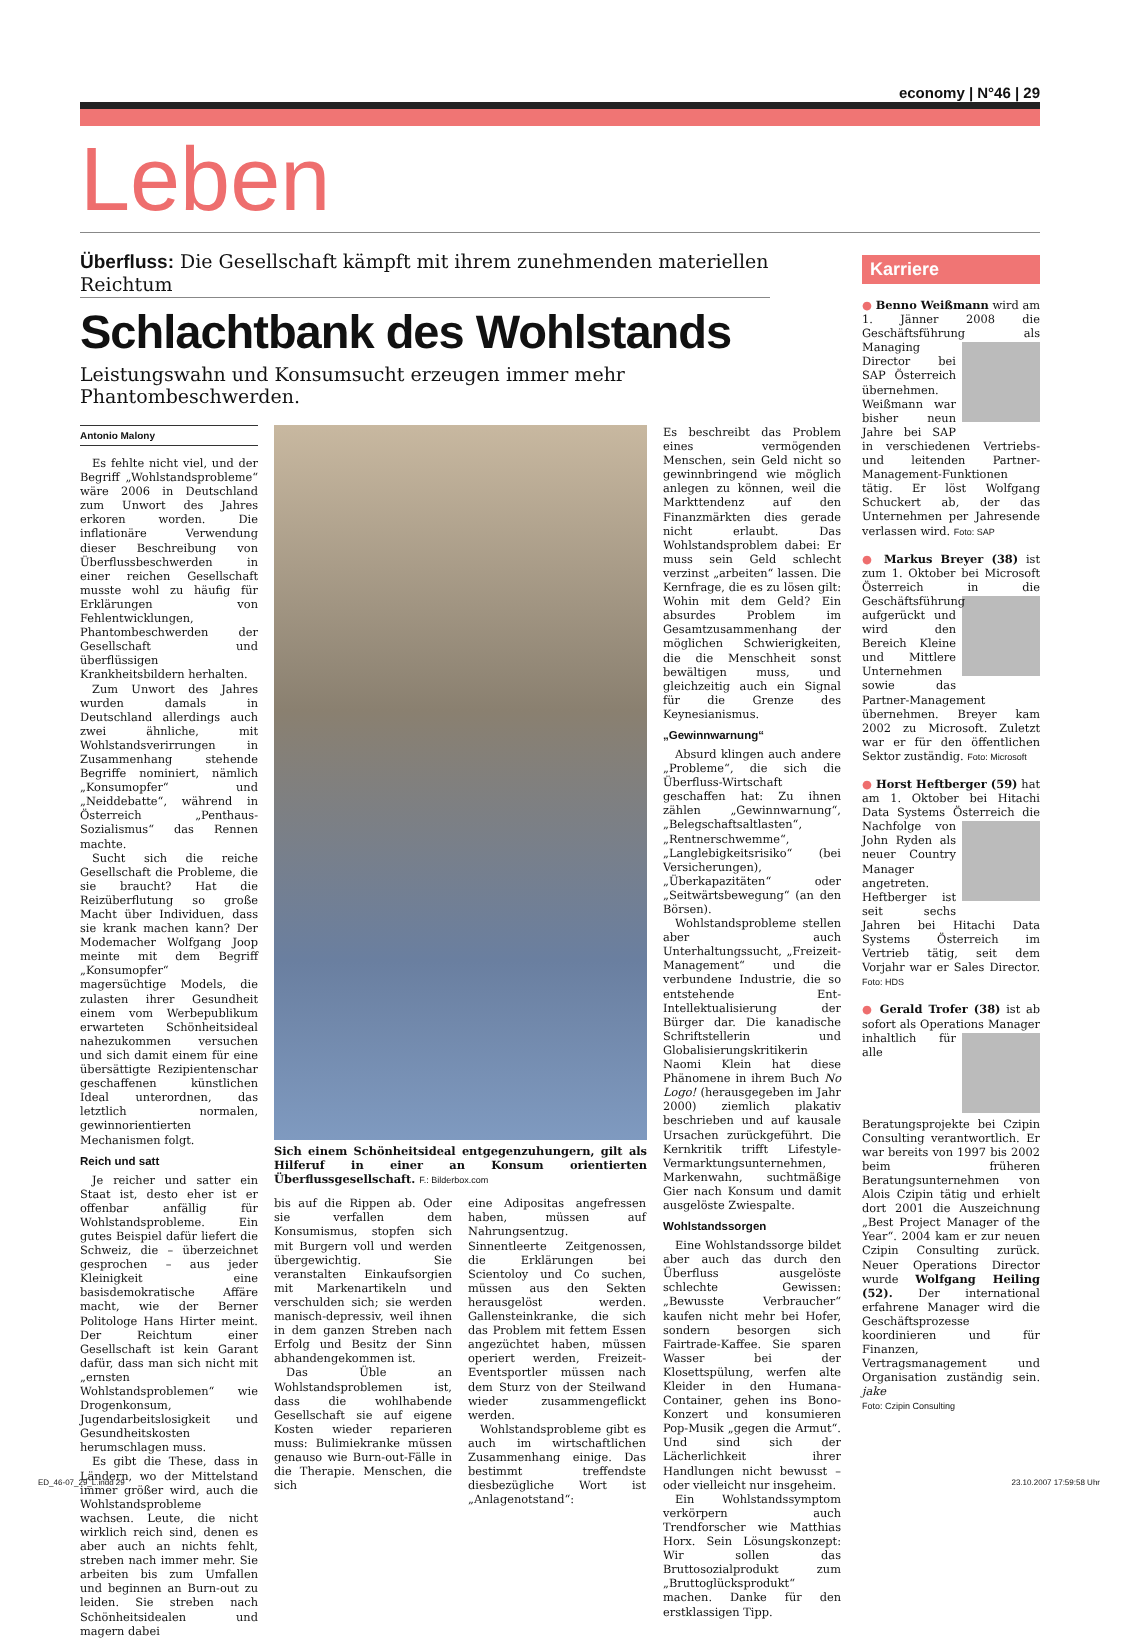economy | N°46 | 29
Leben
Überfluss: Die Gesellschaft kämpft mit ihrem zunehmenden materiellen Reichtum
Schlachtbank des Wohlstands
Leistungswahn und Konsumsucht erzeugen immer mehr Phantombeschwerden.
Antonio Malony
Es fehlte nicht viel, und der Begriff „Wohlstandsprobleme“ wäre 2006 in Deutschland zum Unwort des Jahres erkoren worden. Die inflationäre Verwendung dieser Beschreibung von Überflussbeschwerden in einer reichen Gesellschaft musste wohl zu häufig für Erklärungen von Fehlentwicklungen, Phantombeschwerden der Gesellschaft und überflüssigen Krankheitsbildern herhalten.
Zum Unwort des Jahres wurden damals in Deutschland allerdings auch zwei ähnliche, mit Wohlstandsverirrungen in Zusammenhang stehende Begriffe nominiert, nämlich „Konsumopfer“ und „Neiddebatte“, während in Österreich „Penthaus-Sozialismus“ das Rennen machte.
Sucht sich die reiche Gesellschaft die Probleme, die sie braucht? Hat die Reizüberflutung so große Macht über Individuen, dass sie krank machen kann? Der Modemacher Wolfgang Joop meinte mit dem Begriff „Konsumopfer“ magersüchtige Models, die zulasten ihrer Gesundheit einem vom Werbepublikum erwarteten Schönheitsideal nahezukommen versuchen und sich damit einem für eine übersättigte Rezipientenschar geschaffenen künstlichen Ideal unterordnen, das letztlich normalen, gewinnorientierten Mechanismen folgt.
Reich und satt
Je reicher und satter ein Staat ist, desto eher ist er offenbar anfällig für Wohlstandsprobleme. Ein gutes Beispiel dafür liefert die Schweiz, die – überzeichnet gesprochen – aus jeder Kleinigkeit eine basisdemokratische Affäre macht, wie der Berner Politologe Hans Hirter meint. Der Reichtum einer Gesellschaft ist kein Garant dafür, dass man sich nicht mit „ernsten Wohlstandsproblemen“ wie Drogenkonsum, Jugendarbeitslosigkeit und Gesundheitskosten herumschlagen muss.
Es gibt die These, dass in Ländern, wo der Mittelstand immer größer wird, auch die Wohlstandsprobleme wachsen. Leute, die nicht wirklich reich sind, denen es aber auch an nichts fehlt, streben nach immer mehr. Sie arbeiten bis zum Umfallen und beginnen an Burn-out zu leiden. Sie streben nach Schönheitsidealen und magern dabei
Sich einem Schönheitsideal entgegenzuhungern, gilt als Hilferuf in einer an Konsum orientierten Überflussgesellschaft. F.: Bilderbox.com
bis auf die Rippen ab. Oder sie verfallen dem Konsumismus, stopfen sich mit Burgern voll und werden übergewichtig. Sie veranstalten Einkaufsorgien mit Markenartikeln und verschulden sich; sie werden manisch-depressiv, weil ihnen in dem ganzen Streben nach Erfolg und Besitz der Sinn abhandengekommen ist.
Das Üble an Wohlstandsproblemen ist, dass die wohlhabende Gesellschaft sie auf eigene Kosten wieder reparieren muss: Bulimiekranke müssen genauso wie Burn-out-Fälle in die Therapie. Menschen, die sich
eine Adipositas angefressen haben, müssen auf Nahrungsentzug. Sinnentleerte Zeitgenossen, die Erklärungen bei Scientoloy und Co suchen, müssen aus den Sekten herausgelöst werden. Gallensteinkranke, die sich das Problem mit fettem Essen angezüchtet haben, müssen operiert werden, Freizeit-Eventsportler müssen nach dem Sturz von der Steilwand wieder zusammengeflickt werden.
Wohlstandsprobleme gibt es auch im wirtschaftlichen Zusammenhang einige. Das bestimmt treffendste diesbezügliche Wort ist „Anlagenotstand“:
Es beschreibt das Problem eines vermögenden Menschen, sein Geld nicht so gewinnbringend wie möglich anlegen zu können, weil die Markttendenz auf den Finanzmärkten dies gerade nicht erlaubt. Das Wohlstandsproblem dabei: Er muss sein Geld schlecht verzinst „arbeiten“ lassen. Die Kernfrage, die es zu lösen gilt: Wohin mit dem Geld? Ein absurdes Problem im Gesamtzusammenhang der möglichen Schwierigkeiten, die die Menschheit sonst bewältigen muss, und gleichzeitig auch ein Signal für die Grenze des Keynesianismus.
„Gewinnwarnung“
Absurd klingen auch andere „Probleme“, die sich die Überfluss-Wirtschaft geschaffen hat: Zu ihnen zählen „Gewinnwarnung“, „Belegschaftsaltlasten“, „Rentnerschwemme“, „Langlebigkeitsrisiko“ (bei Versicherungen), „Überkapazitäten“ oder „Seitwärtsbewegung“ (an den Börsen).
Wohlstandsprobleme stellen aber auch Unterhaltungssucht, „Freizeit-Management“ und die verbundene Industrie, die so entstehende Ent-Intellektualisierung der Bürger dar. Die kanadische Schriftstellerin und Globalisierungskritikerin Naomi Klein hat diese Phänomene in ihrem Buch No Logo! (herausgegeben im Jahr 2000) ziemlich plakativ beschrieben und auf kausale Ursachen zurückgeführt. Die Kernkritik trifft Lifestyle-Vermarktungsunternehmen, Markenwahn, suchtmäßige Gier nach Konsum und damit ausgelöste Zwiespalte.
Wohlstandssorgen
Eine Wohlstandssorge bildet aber auch das durch den Überfluss ausgelöste schlechte Gewissen: „Bewusste Verbraucher“ kaufen nicht mehr bei Hofer, sondern besorgen sich Fairtrade-Kaffee. Sie sparen Wasser bei der Klosettspülung, werfen alte Kleider in den Humana-Container, gehen ins Bono-Konzert und konsumieren Pop-Musik „gegen die Armut“. Und sind sich der Lächerlichkeit ihrer Handlungen nicht bewusst – oder vielleicht nur insgeheim.
Ein Wohlstandssymptom verkörpern auch Trendforscher wie Matthias Horx. Sein Lösungskonzept: Wir sollen das Bruttosozialprodukt zum „Bruttoglücksprodukt“ machen. Danke für den erstklassigen Tipp.
Karriere
● Benno Weißmann wird am 1. Jänner 2008 die Geschäftsführung als Managing Director bei SAP Österreich übernehmen. Weißmann war bisher neun Jahre bei SAP in verschiedenen Vertriebs- und leitenden Partner-Management-Funktionen tätig. Er löst Wolfgang Schuckert ab, der das Unternehmen per Jahresende verlassen wird. Foto: SAP
● Markus Breyer (38) ist zum 1. Oktober bei Microsoft Österreich in die Ge schäftsführung aufgerückt und wird den Bereich Kleine und Mittlere Unternehmen sowie das Partner-Management übernehmen. Breyer kam 2002 zu Microsoft. Zuletzt war er für den öffentlichen Sektor zuständig. Foto: Microsoft
● Horst Heftberger (59) hat am 1. Oktober bei Hitachi Data Systems Öster reich die Nachfolge von John Ryden als neuer Country Manager angetreten. Heftberger ist seit sechs Jahren bei Hitachi Data Systems Österreich im Vertrieb tätig, seit dem Vorjahr war er Sales Director. Foto: HDS
● Gerald Trofer (38) ist ab sofort als Operations Manager in haltlich für alle Beratungsprojekte bei Czipin Consulting verantwortlich. Er war bereits von 1997 bis 2002 beim früheren Beratungsunternehmen von Alois Czipin tätig und erhielt dort 2001 die Auszeichnung „Best Project Manager of the Year“. 2004 kam er zur neuen Czipin Consulting zurück. Neuer Operations Director wurde Wolfgang Heiling (52). Der international erfahrene Manager wird die Geschäftsprozesse koordinieren und für Finanzen, Vertragsmanagement und Organisation zuständig sein. jake
Foto: Czipin Consulting
ED_46-07_29_L.indd 29 23.10.2007 17:59:58 Uhr